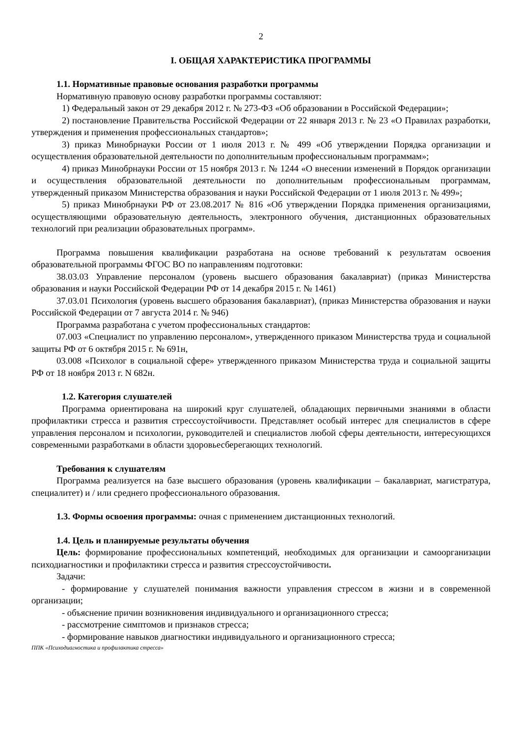2
I. ОБЩАЯ ХАРАКТЕРИСТИКА ПРОГРАММЫ
1.1. Нормативные правовые основания разработки программы
Нормативную правовую основу разработки программы составляют:
1) Федеральный закон от 29 декабря 2012 г. № 273-ФЗ «Об образовании в Российской Федерации»;
2) постановление Правительства Российской Федерации от 22 января 2013 г. № 23 «О Правилах разработки, утверждения и применения профессиональных стандартов»;
3) приказ Минобрнауки России от 1 июля 2013 г. № 499 «Об утверждении Порядка организации и осуществления образовательной деятельности по дополнительным профессиональным программам»;
4) приказ Минобрнауки России от 15 ноября 2013 г. № 1244 «О внесении изменений в Порядок организации и осуществления образовательной деятельности по дополнительным профессиональным программам, утвержденный приказом Министерства образования и науки Российской Федерации от 1 июля 2013 г. № 499»;
5) приказ Минобрнауки РФ от 23.08.2017 № 816 «Об утверждении Порядка применения организациями, осуществляющими образовательную деятельность, электронного обучения, дистанционных образовательных технологий при реализации образовательных программ».
Программа повышения квалификации разработана на основе требований к результатам освоения образовательной программы ФГОС ВО по направлениям подготовки:
38.03.03 Управление персоналом (уровень высшего образования бакалавриат) (приказ Министерства образования и науки Российской Федерации РФ от 14 декабря 2015 г. № 1461)
37.03.01 Психология (уровень высшего образования бакалавриат), (приказ Министерства образования и науки Российской Федерации от 7 августа 2014 г. № 946)
Программа разработана с учетом профессиональных стандартов:
07.003 «Специалист по управлению персоналом», утвержденного приказом Министерства труда и социальной защиты РФ от 6 октября 2015 г. № 691н,
03.008 «Психолог в социальной сфере» утвержденного приказом Министерства труда и социальной защиты РФ от 18 ноября 2013 г. N 682н.
1.2. Категория слушателей
Программа ориентирована на широкий круг слушателей, обладающих первичными знаниями в области профилактики стресса и развития стрессоустойчивости. Представляет особый интерес для специалистов в сфере управления персоналом и психологии, руководителей и специалистов любой сферы деятельности, интересующихся современными разработками в области здоровьесберегающих технологий.
Требования к слушателям
Программа реализуется на базе высшего образования (уровень квалификации – бакалавриат, магистратура, специалитет) и / или среднего профессионального образования.
1.3. Формы освоения программы: очная с применением дистанционных технологий.
1.4. Цель и планируемые результаты обучения
Цель: формирование профессиональных компетенций, необходимых для организации и самоорганизации психодиагностики и профилактики стресса и развития стрессоустойчивости.
Задачи:
- формирование у слушателей понимания важности управления стрессом в жизни и в современной организации;
- объяснение причин возникновения индивидуального и организационного стресса;
- рассмотрение симптомов и признаков стресса;
- формирование навыков диагностики индивидуального и организационного стресса;
ППК «Психодиагностика и профилактика стресса»